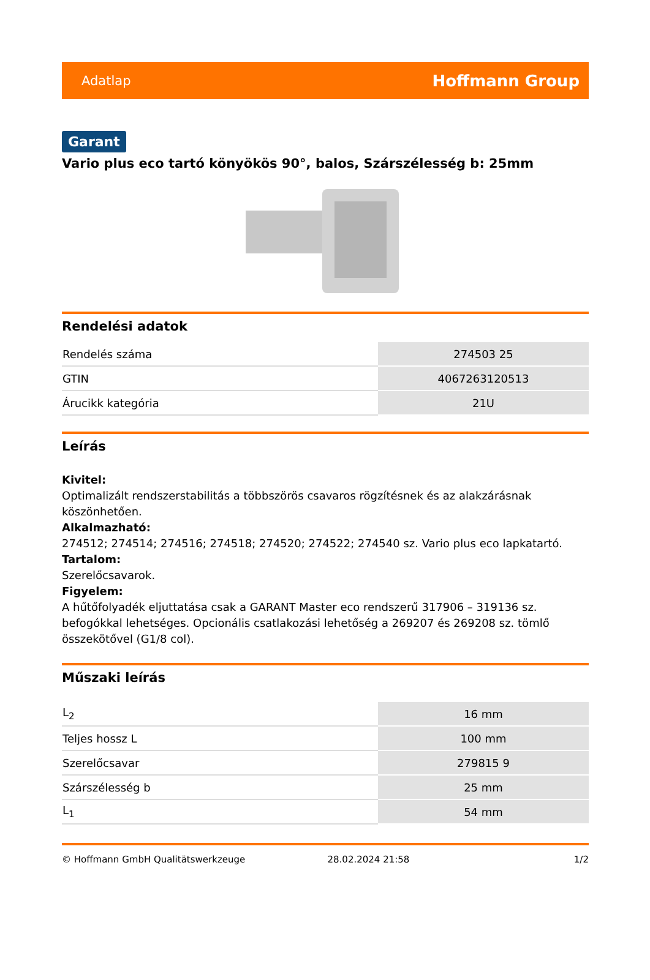Adatlap Hoffmann Group
Garant
Vario plus eco tartó könyökös 90°, balos, Szárszélesség b: 25mm
Rendelési adatok
| Rendelés száma | 274503 25 |
| GTIN | 4067263120513 |
| Árucikk kategória | 21U |
Leírás
Kivitel:
Optimalizált rendszerstabilitás a többszörös csavaros rögzítésnek és az alakzárásnak köszönhetően.
Alkalmazható:
274512; 274514; 274516; 274518; 274520; 274522; 274540 sz. Vario plus eco lapkatartó.
Tartalom:
Szerelőcsavarok.
Figyelem:
A hűtőfolyadék eljuttatása csak a GARANT Master eco rendszerű 317906 – 319136 sz. befogókkal lehetséges. Opcionális csatlakozási lehetőség a 269207 és 269208 sz. tömlő összekötővel (G1/8 col).
Műszaki leírás
| L<sub>2</sub> | 16 mm |
| Teljes hossz L | 100 mm |
| Szerelőcsavar | 279815 9 |
| Szárszélesség b | 25 mm |
| L<sub>1</sub> | 54 mm |
© Hoffmann GmbH Qualitätswerkzeuge 28.02.2024 21:58 1/2